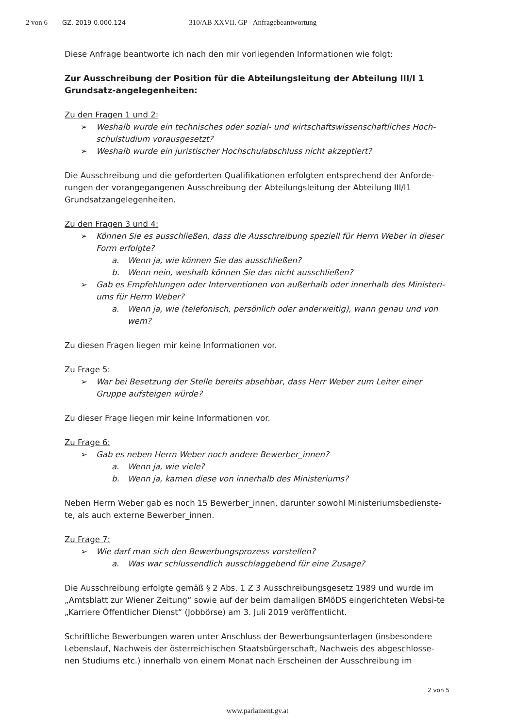2 von 6 GZ. 2019-0.000.124 310/AB XXVII. GP - Anfragebeantwortung
Diese Anfrage beantworte ich nach den mir vorliegenden Informationen wie folgt:
Zur Ausschreibung der Position für die Abteilungsleitung der Abteilung III/I 1 Grundsatz-angelegenheiten:
Zu den Fragen 1 und 2:
➢ Weshalb wurde ein technisches oder sozial- und wirtschaftswissenschaftliches Hoch-schulstudium vorausgesetzt?
➢ Weshalb wurde ein juristischer Hochschulabschluss nicht akzeptiert?
Die Ausschreibung und die geforderten Qualifikationen erfolgten entsprechend der Anforde-rungen der vorangegangenen Ausschreibung der Abteilungsleitung der Abteilung III/I1 Grundsatzangelegenheiten.
Zu den Fragen 3 und 4:
➢ Können Sie es ausschließen, dass die Ausschreibung speziell für Herrn Weber in dieser Form erfolgte?
a. Wenn ja, wie können Sie das ausschließen?
b. Wenn nein, weshalb können Sie das nicht ausschließen?
➢ Gab es Empfehlungen oder Interventionen von außerhalb oder innerhalb des Ministeri-ums für Herrn Weber?
a. Wenn ja, wie (telefonisch, persönlich oder anderweitig), wann genau und von wem?
Zu diesen Fragen liegen mir keine Informationen vor.
Zu Frage 5:
➢ War bei Besetzung der Stelle bereits absehbar, dass Herr Weber zum Leiter einer Gruppe aufsteigen würde?
Zu dieser Frage liegen mir keine Informationen vor.
Zu Frage 6:
➢ Gab es neben Herrn Weber noch andere Bewerber_innen?
a. Wenn ja, wie viele?
b. Wenn ja, kamen diese von innerhalb des Ministeriums?
Neben Herrn Weber gab es noch 15 Bewerber_innen, darunter sowohl Ministeriumsbedienste-te, als auch externe Bewerber_innen.
Zu Frage 7:
➢ Wie darf man sich den Bewerbungsprozess vorstellen?
a. Was war schlussendlich ausschlaggebend für eine Zusage?
Die Ausschreibung erfolgte gemäß § 2 Abs. 1 Z 3 Ausschreibungsgesetz 1989 und wurde im „Amtsblatt zur Wiener Zeitung“ sowie auf der beim damaligen BMöDS eingerichteten Websi-te „Karriere Öffentlicher Dienst“ (Jobbörse) am 3. Juli 2019 veröffentlicht.
Schriftliche Bewerbungen waren unter Anschluss der Bewerbungsunterlagen (insbesondere Lebenslauf, Nachweis der österreichischen Staatsbürgerschaft, Nachweis des abgeschlosse-nen Studiums etc.) innerhalb von einem Monat nach Erscheinen der Ausschreibung im
2 von 5
www.parlament.gv.at